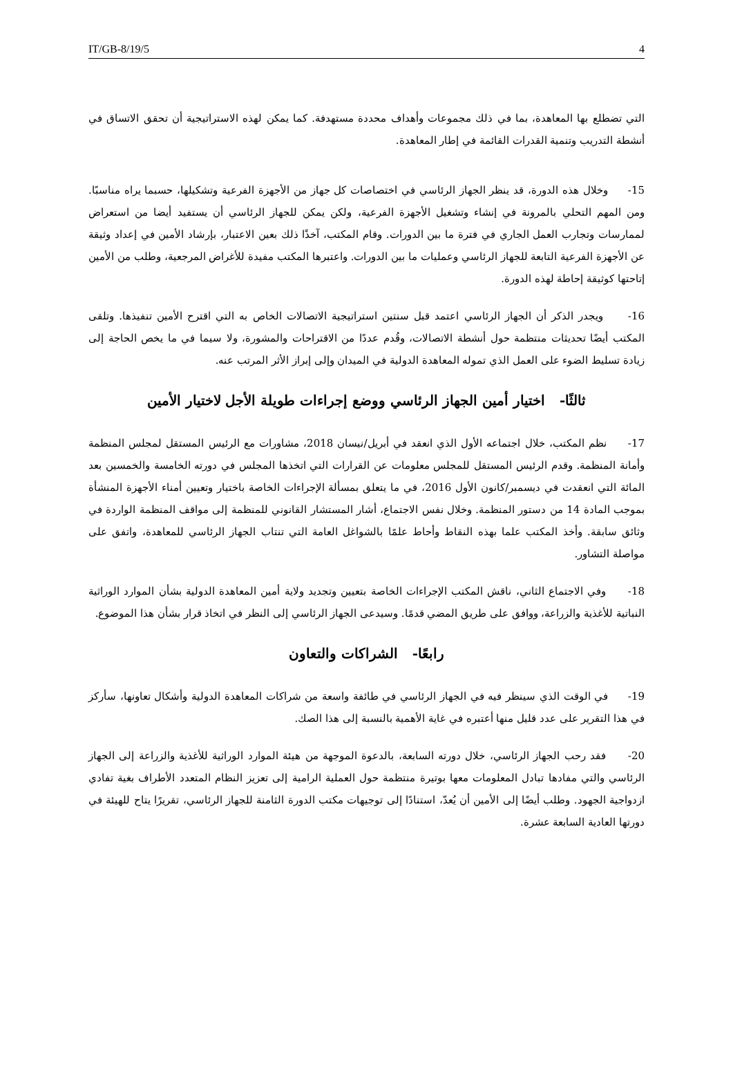IT/GB-8/19/5 4
التي تضطلع بها المعاهدة، بما في ذلك مجموعات وأهداف محددة مستهدفة. كما يمكن لهذه الاستراتيجية أن تحقق الاتساق في أنشطة التدريب وتنمية القدرات القائمة في إطار المعاهدة.
15- وخلال هذه الدورة، قد ينظر الجهاز الرئاسي في اختصاصات كل جهاز من الأجهزة الفرعية وتشكيلها، حسبما يراه مناسبًا. ومن المهم التحلي بالمرونة في إنشاء وتشغيل الأجهزة الفرعية، ولكن يمكن للجهاز الرئاسي أن يستفيد أيضا من استعراض لممارسات وتجارب العمل الجاري في فترة ما بين الدورات. وقام المكتب، آخذًا ذلك بعين الاعتبار، بإرشاد الأمين في إعداد وثيقة عن الأجهزة الفرعية التابعة للجهاز الرئاسي وعمليات ما بين الدورات. واعتبرها المكتب مفيدة للأغراض المرجعية، وطلب من الأمين إتاحتها كوثيقة إحاطة لهذه الدورة.
16- ويجدر الذكر أن الجهاز الرئاسي اعتمد قبل سنتين استراتيجية الاتصالات الخاص به التي اقترح الأمين تنفيذها. وتلقى المكتب أيضًا تحديثات منتظمة حول أنشطة الاتصالات، وقُدم عددًا من الاقتراحات والمشورة، ولا سيما في ما يخص الحاجة إلى زيادة تسليط الضوء على العمل الذي تموله المعاهدة الدولية في الميدان وإلى إبراز الأثر المرتب عنه.
ثالثًا- اختيار أمين الجهاز الرئاسي ووضع إجراءات طويلة الأجل لاختيار الأمين
17- نظم المكتب، خلال اجتماعه الأول الذي انعقد في أبريل/نيسان 2018، مشاورات مع الرئيس المستقل لمجلس المنظمة وأمانة المنظمة. وقدم الرئيس المستقل للمجلس معلومات عن القرارات التي اتخذها المجلس في دورته الخامسة والخمسين بعد المائة التي انعقدت في ديسمبر/كانون الأول 2016، في ما يتعلق بمسألة الإجراءات الخاصة باختيار وتعيين أمناء الأجهزة المنشأة بموجب المادة 14 من دستور المنظمة. وخلال نفس الاجتماع، أشار المستشار القانوني للمنظمة إلى مواقف المنظمة الواردة في وثائق سابقة. وأخذ المكتب علما بهذه النقاط وأحاط علمًا بالشواغل العامة التي تنتاب الجهاز الرئاسي للمعاهدة، واتفق على مواصلة التشاور.
18- وفي الاجتماع الثاني، ناقش المكتب الإجراءات الخاصة بتعيين وتجديد ولاية أمين المعاهدة الدولية بشأن الموارد الوراثية النباتية للأغذية والزراعة، ووافق على طريق المضي قدمًا. وسيدعى الجهاز الرئاسي إلى النظر في اتخاذ قرار بشأن هذا الموضوع.
رابعًا- الشراكات والتعاون
19- في الوقت الذي سينظر فيه في الجهاز الرئاسي في طائفة واسعة من شراكات المعاهدة الدولية وأشكال تعاونها، سأركز في هذا التقرير على عدد قليل منها أعتبره في غاية الأهمية بالنسبة إلى هذا الصك.
20- فقد رحب الجهاز الرئاسي، خلال دورته السابعة، بالدعوة الموجهة من هيئة الموارد الوراثية للأغذية والزراعة إلى الجهاز الرئاسي والتي مفادها تبادل المعلومات معها بوتيرة منتظمة حول العملية الرامية إلى تعزيز النظام المتعدد الأطراف بغية تفادي ازدواجية الجهود. وطلب أيضًا إلى الأمين أن يُعدّ، استنادًا إلى توجيهات مكتب الدورة الثامنة للجهاز الرئاسي، تقريرًا يتاح للهيئة في دورتها العادية السابعة عشرة.